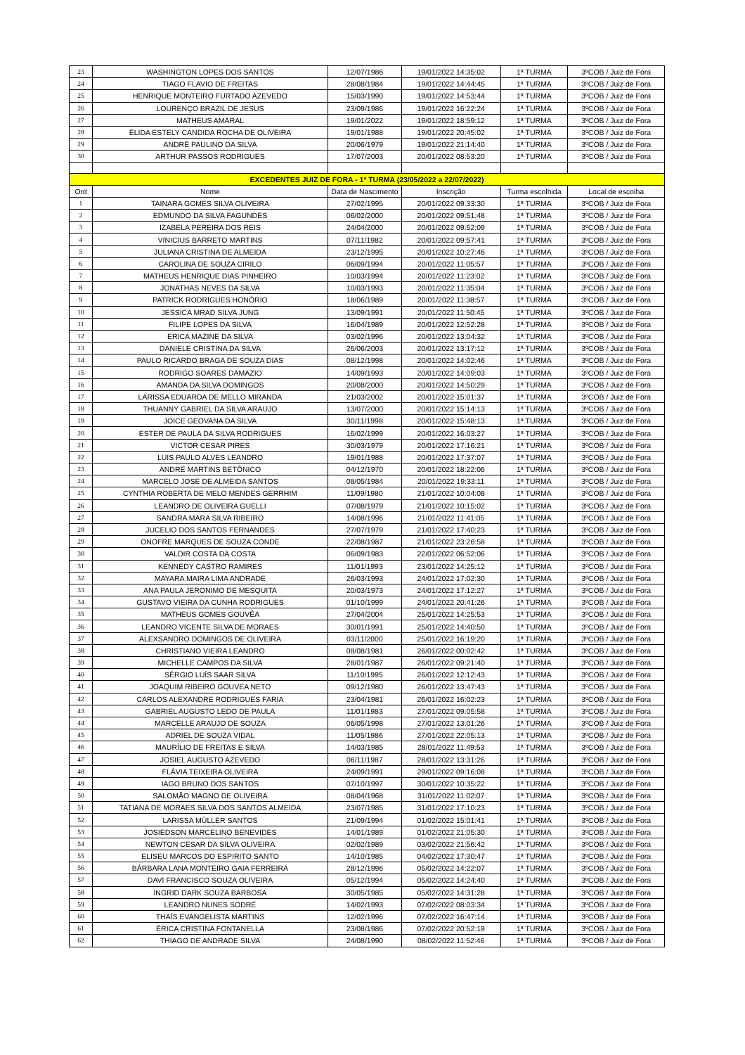| 23 | WASHINGTON LOPES DOS SANTOS | 12/07/1986 | 19/01/2022 14:35:02 | 1ª TURMA | 3ºCOB / Juiz de Fora |
| 24 | TIAGO FLAVIO DE FREITAS | 28/08/1984 | 19/01/2022 14:44:45 | 1ª TURMA | 3ºCOB / Juiz de Fora |
| 25 | HENRIQUE MONTEIRO FURTADO AZEVEDO | 15/03/1990 | 19/01/2022 14:53:44 | 1ª TURMA | 3ºCOB / Juiz de Fora |
| 26 | LOURENÇO BRAZIL DE JESUS | 23/09/1986 | 19/01/2022 16:22:24 | 1ª TURMA | 3ºCOB / Juiz de Fora |
| 27 | MATHEUS AMARAL | 19/01/2022 | 19/01/2022 18:59:12 | 1ª TURMA | 3ºCOB / Juiz de Fora |
| 28 | ÉLIDA ESTELY CANDIDA ROCHA DE OLIVEIRA | 19/01/1988 | 19/01/2022 20:45:02 | 1ª TURMA | 3ºCOB / Juiz de Fora |
| 29 | ANDRÉ PAULINO DA SILVA | 20/06/1979 | 19/01/2022 21:14:40 | 1ª TURMA | 3ºCOB / Juiz de Fora |
| 30 | ARTHUR PASSOS RODRIGUES | 17/07/2003 | 20/01/2022 08:53:20 | 1ª TURMA | 3ºCOB / Juiz de Fora |
| EXCEDENTES JUIZ DE FORA - 1ª TURMA (23/05/2022 a 22/07/2022) | | | | | |
| Ord | Nome | Data de Nascimento | Inscrição | Turma escolhida | Local de escolha |
| 1 | TAINARA GOMES SILVA OLIVEIRA | 27/02/1995 | 20/01/2022 09:33:30 | 1ª TURMA | 3ºCOB / Juiz de Fora |
| 2 | EDMUNDO DA SILVA FAGUNDES | 06/02/2000 | 20/01/2022 09:51:48 | 1ª TURMA | 3ºCOB / Juiz de Fora |
| 3 | IZABELA PEREIRA DOS REIS | 24/04/2000 | 20/01/2022 09:52:09 | 1ª TURMA | 3ºCOB / Juiz de Fora |
| 4 | VINICIUS BARRETO MARTINS | 07/11/1982 | 20/01/2022 09:57:41 | 1ª TURMA | 3ºCOB / Juiz de Fora |
| 5 | JULIANA CRISTINA DE ALMEIDA | 23/12/1995 | 20/01/2022 10:27:46 | 1ª TURMA | 3ºCOB / Juiz de Fora |
| 6 | CAROLINA DE SOUZA CIRILO | 06/09/1994 | 20/01/2022 11:05:57 | 1ª TURMA | 3ºCOB / Juiz de Fora |
| 7 | MATHEUS HENRIQUE DIAS PINHEIRO | 10/03/1994 | 20/01/2022 11:23:02 | 1ª TURMA | 3ºCOB / Juiz de Fora |
| 8 | JONATHAS NEVES DA SILVA | 10/03/1993 | 20/01/2022 11:35:04 | 1ª TURMA | 3ºCOB / Juiz de Fora |
| 9 | PATRICK RODRIGUES HONÓRIO | 18/06/1989 | 20/01/2022 11:38:57 | 1ª TURMA | 3ºCOB / Juiz de Fora |
| 10 | JESSICA MRAD SILVA JUNG | 13/09/1991 | 20/01/2022 11:50:45 | 1ª TURMA | 3ºCOB / Juiz de Fora |
| 11 | FILIPE LOPES DA SILVA | 16/04/1989 | 20/01/2022 12:52:28 | 1ª TURMA | 3ºCOB / Juiz de Fora |
| 12 | ERICA MAZINE DA SILVA | 03/02/1996 | 20/01/2022 13:04:32 | 1ª TURMA | 3ºCOB / Juiz de Fora |
| 13 | DANIELE CRISTINA DA SILVA | 26/06/2003 | 20/01/2022 13:17:12 | 1ª TURMA | 3ºCOB / Juiz de Fora |
| 14 | PAULO RICARDO BRAGA DE SOUZA DIAS | 08/12/1998 | 20/01/2022 14:02:46 | 1ª TURMA | 3ºCOB / Juiz de Fora |
| 15 | RODRIGO SOARES DAMAZIO | 14/09/1993 | 20/01/2022 14:09:03 | 1ª TURMA | 3ºCOB / Juiz de Fora |
| 16 | AMANDA DA SILVA DOMINGOS | 20/08/2000 | 20/01/2022 14:50:29 | 1ª TURMA | 3ºCOB / Juiz de Fora |
| 17 | LARISSA EDUARDA DE MELLO MIRANDA | 21/03/2002 | 20/01/2022 15:01:37 | 1ª TURMA | 3ºCOB / Juiz de Fora |
| 18 | THUANNY GABRIEL DA SILVA ARAUJO | 13/07/2000 | 20/01/2022 15:14:13 | 1ª TURMA | 3ºCOB / Juiz de Fora |
| 19 | JOICE GEOVANA DA SILVA | 30/11/1998 | 20/01/2022 15:48:13 | 1ª TURMA | 3ºCOB / Juiz de Fora |
| 20 | ESTER DE PAULA DA SILVA RODRIGUES | 16/02/1999 | 20/01/2022 16:03:27 | 1ª TURMA | 3ºCOB / Juiz de Fora |
| 21 | VICTOR CESAR PIRES | 30/03/1979 | 20/01/2022 17:16:21 | 1ª TURMA | 3ºCOB / Juiz de Fora |
| 22 | LUIS PAULO ALVES LEANDRO | 19/01/1988 | 20/01/2022 17:37:07 | 1ª TURMA | 3ºCOB / Juiz de Fora |
| 23 | ANDRÉ MARTINS BETÔNICO | 04/12/1970 | 20/01/2022 18:22:06 | 1ª TURMA | 3ºCOB / Juiz de Fora |
| 24 | MARCELO JOSE DE ALMEIDA SANTOS | 08/05/1984 | 20/01/2022 19:33:11 | 1ª TURMA | 3ºCOB / Juiz de Fora |
| 25 | CYNTHIA ROBERTA DE MELO MENDES GERRHIM | 11/09/1980 | 21/01/2022 10:04:08 | 1ª TURMA | 3ºCOB / Juiz de Fora |
| 26 | LEANDRO DE OLIVEIRA GUELLI | 07/08/1979 | 21/01/2022 10:15:02 | 1ª TURMA | 3ºCOB / Juiz de Fora |
| 27 | SANDRA MARA SILVA RIBEIRO | 14/08/1996 | 21/01/2022 11:41:05 | 1ª TURMA | 3ºCOB / Juiz de Fora |
| 28 | JUCELIO DOS SANTOS FERNANDES | 27/07/1979 | 21/01/2022 17:40:23 | 1ª TURMA | 3ºCOB / Juiz de Fora |
| 29 | ONOFRE MARQUES DE SOUZA CONDE | 22/08/1987 | 21/01/2022 23:26:58 | 1ª TURMA | 3ºCOB / Juiz de Fora |
| 30 | VALDIR COSTA DA COSTA | 06/09/1983 | 22/01/2022 06:52:06 | 1ª TURMA | 3ºCOB / Juiz de Fora |
| 31 | KENNEDY CASTRO RAMIRES | 11/01/1993 | 23/01/2022 14:25:12 | 1ª TURMA | 3ºCOB / Juiz de Fora |
| 32 | MAYARA MAIRA LIMA ANDRADE | 26/03/1993 | 24/01/2022 17:02:30 | 1ª TURMA | 3ºCOB / Juiz de Fora |
| 33 | ANA PAULA JERONIMO DE MESQUITA | 20/03/1973 | 24/01/2022 17:12:27 | 1ª TURMA | 3ºCOB / Juiz de Fora |
| 34 | GUSTAVO VIEIRA DA CUNHA RODRIGUES | 01/10/1999 | 24/01/2022 20:41:26 | 1ª TURMA | 3ºCOB / Juiz de Fora |
| 35 | MATHEUS GOMES GOUVÊA | 27/04/2004 | 25/01/2022 14:25:53 | 1ª TURMA | 3ºCOB / Juiz de Fora |
| 36 | LEANDRO VICENTE SILVA DE MORAES | 30/01/1991 | 25/01/2022 14:40:50 | 1ª TURMA | 3ºCOB / Juiz de Fora |
| 37 | ALEXSANDRO DOMINGOS DE OLIVEIRA | 03/11/2000 | 25/01/2022 16:19:20 | 1ª TURMA | 3ºCOB / Juiz de Fora |
| 38 | CHRISTIANO VIEIRA LEANDRO | 08/08/1981 | 26/01/2022 00:02:42 | 1ª TURMA | 3ºCOB / Juiz de Fora |
| 39 | MICHELLE CAMPOS DA SILVA | 28/01/1987 | 26/01/2022 09:21:40 | 1ª TURMA | 3ºCOB / Juiz de Fora |
| 40 | SÉRGIO LUÍS SAAR SILVA | 11/10/1995 | 26/01/2022 12:12:43 | 1ª TURMA | 3ºCOB / Juiz de Fora |
| 41 | JOAQUIM RIBEIRO GOUVEA NETO | 09/12/1980 | 26/01/2022 13:47:43 | 1ª TURMA | 3ºCOB / Juiz de Fora |
| 42 | CARLOS ALEXANDRE RODRIGUES FARIA | 23/04/1981 | 26/01/2022 16:02:23 | 1ª TURMA | 3ºCOB / Juiz de Fora |
| 43 | GABRIEL AUGUSTO LEDO DE PAULA | 11/01/1983 | 27/01/2022 09:05:58 | 1ª TURMA | 3ºCOB / Juiz de Fora |
| 44 | MARCELLE ARAUJO DE SOUZA | 06/05/1998 | 27/01/2022 13:01:26 | 1ª TURMA | 3ºCOB / Juiz de Fora |
| 45 | ADRIEL DE SOUZA VIDAL | 11/05/1986 | 27/01/2022 22:05:13 | 1ª TURMA | 3ºCOB / Juiz de Fora |
| 46 | MAURÍLIO DE FREITAS E SILVA | 14/03/1985 | 28/01/2022 11:49:53 | 1ª TURMA | 3ºCOB / Juiz de Fora |
| 47 | JOSIEL AUGUSTO AZEVEDO | 06/11/1987 | 28/01/2022 13:31:26 | 1ª TURMA | 3ºCOB / Juiz de Fora |
| 48 | FLÁVIA TEIXEIRA OLIVEIRA | 24/09/1991 | 29/01/2022 09:16:08 | 1ª TURMA | 3ºCOB / Juiz de Fora |
| 49 | IAGO BRUNO DOS SANTOS | 07/10/1997 | 30/01/2022 10:35:22 | 1ª TURMA | 3ºCOB / Juiz de Fora |
| 50 | SALOMÃO MAGNO DE OLIVEIRA | 08/04/1968 | 31/01/2022 11:02:07 | 1ª TURMA | 3ºCOB / Juiz de Fora |
| 51 | TATIANA DE MORAES SILVA DOS SANTOS ALMEIDA | 23/07/1985 | 31/01/2022 17:10:23 | 1ª TURMA | 3ºCOB / Juiz de Fora |
| 52 | LARISSA MÜLLER SANTOS | 21/09/1994 | 01/02/2022 15:01:41 | 1ª TURMA | 3ºCOB / Juiz de Fora |
| 53 | JOSIEDSON MARCELINO BENEVIDES | 14/01/1989 | 01/02/2022 21:05:30 | 1ª TURMA | 3ºCOB / Juiz de Fora |
| 54 | NEWTON CESAR DA SILVA OLIVEIRA | 02/02/1989 | 03/02/2022 21:56:42 | 1ª TURMA | 3ºCOB / Juiz de Fora |
| 55 | ELISEU MARCOS DO ESPIRITO SANTO | 14/10/1985 | 04/02/2022 17:30:47 | 1ª TURMA | 3ºCOB / Juiz de Fora |
| 56 | BÁRBARA LANA MONTEIRO GAIA FERREIRA | 28/12/1996 | 05/02/2022 14:22:07 | 1ª TURMA | 3ºCOB / Juiz de Fora |
| 57 | DAVI FRANCISCO SOUZA OLIVEIRA | 05/12/1994 | 05/02/2022 14:24:40 | 1ª TURMA | 3ºCOB / Juiz de Fora |
| 58 | INGRID DARK SOUZA BARBOSA | 30/05/1985 | 05/02/2022 14:31:28 | 1ª TURMA | 3ºCOB / Juiz de Fora |
| 59 | LEANDRO NUNES SODRÉ | 14/02/1993 | 07/02/2022 08:03:34 | 1ª TURMA | 3ºCOB / Juiz de Fora |
| 60 | THAÍS EVANGELISTA MARTINS | 12/02/1996 | 07/02/2022 16:47:14 | 1ª TURMA | 3ºCOB / Juiz de Fora |
| 61 | ÉRICA CRISTINA FONTANELLA | 23/08/1986 | 07/02/2022 20:52:19 | 1ª TURMA | 3ºCOB / Juiz de Fora |
| 62 | THIAGO DE ANDRADE SILVA | 24/08/1990 | 08/02/2022 11:52:46 | 1ª TURMA | 3ºCOB / Juiz de Fora |